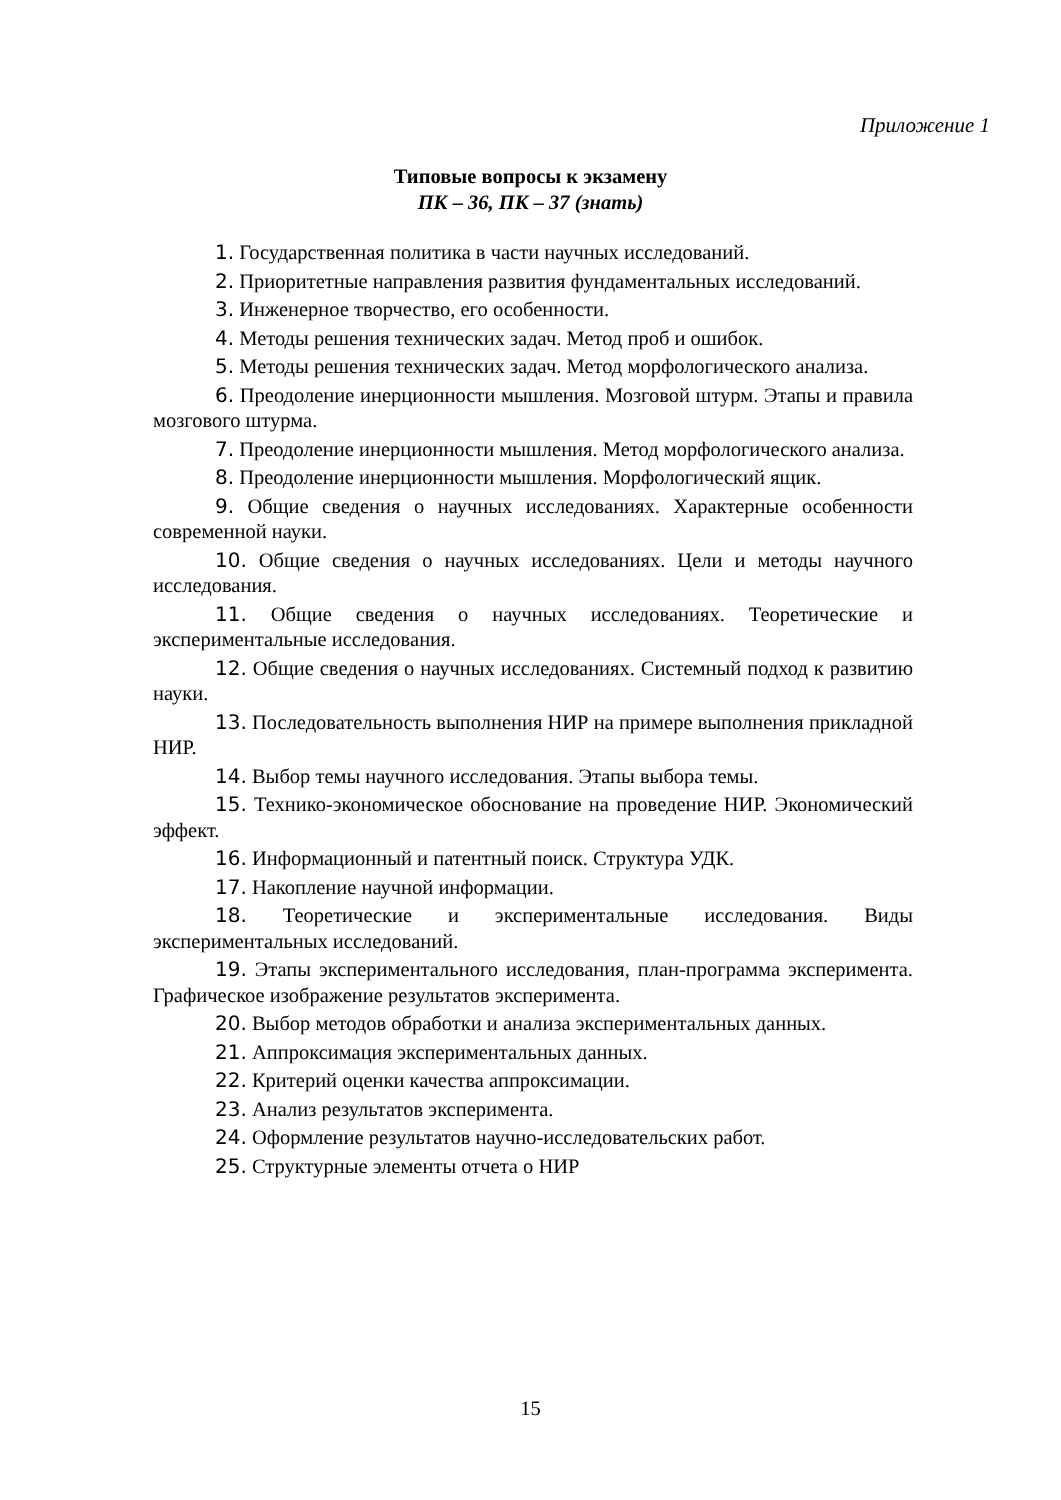Приложение 1
Типовые вопросы к экзамену
ПК – 36, ПК – 37 (знать)
1. Государственная политика в части научных исследований.
2. Приоритетные направления развития фундаментальных исследований.
3. Инженерное творчество, его особенности.
4. Методы решения технических задач. Метод проб и ошибок.
5. Методы решения технических задач. Метод морфологического анализа.
6. Преодоление инерционности мышления. Мозговой штурм. Этапы и правила мозгового штурма.
7. Преодоление инерционности мышления. Метод морфологического анализа.
8. Преодоление инерционности мышления. Морфологический ящик.
9. Общие сведения о научных исследованиях. Характерные особенности современной науки.
10. Общие сведения о научных исследованиях. Цели и методы научного исследования.
11. Общие сведения о научных исследованиях. Теоретические и экспериментальные исследования.
12. Общие сведения о научных исследованиях. Системный подход к развитию науки.
13. Последовательность выполнения НИР на примере выполнения прикладной НИР.
14. Выбор темы научного исследования. Этапы выбора темы.
15. Технико-экономическое обоснование на проведение НИР. Экономический эффект.
16. Информационный и патентный поиск. Структура УДК.
17. Накопление научной информации.
18. Теоретические и экспериментальные исследования. Виды экспериментальных исследований.
19. Этапы экспериментального исследования, план-программа эксперимента. Графическое изображение результатов эксперимента.
20. Выбор методов обработки и анализа экспериментальных данных.
21. Аппроксимация экспериментальных данных.
22. Критерий оценки качества аппроксимации.
23. Анализ результатов эксперимента.
24. Оформление результатов научно-исследовательских работ.
25. Структурные элементы отчета о НИР
15